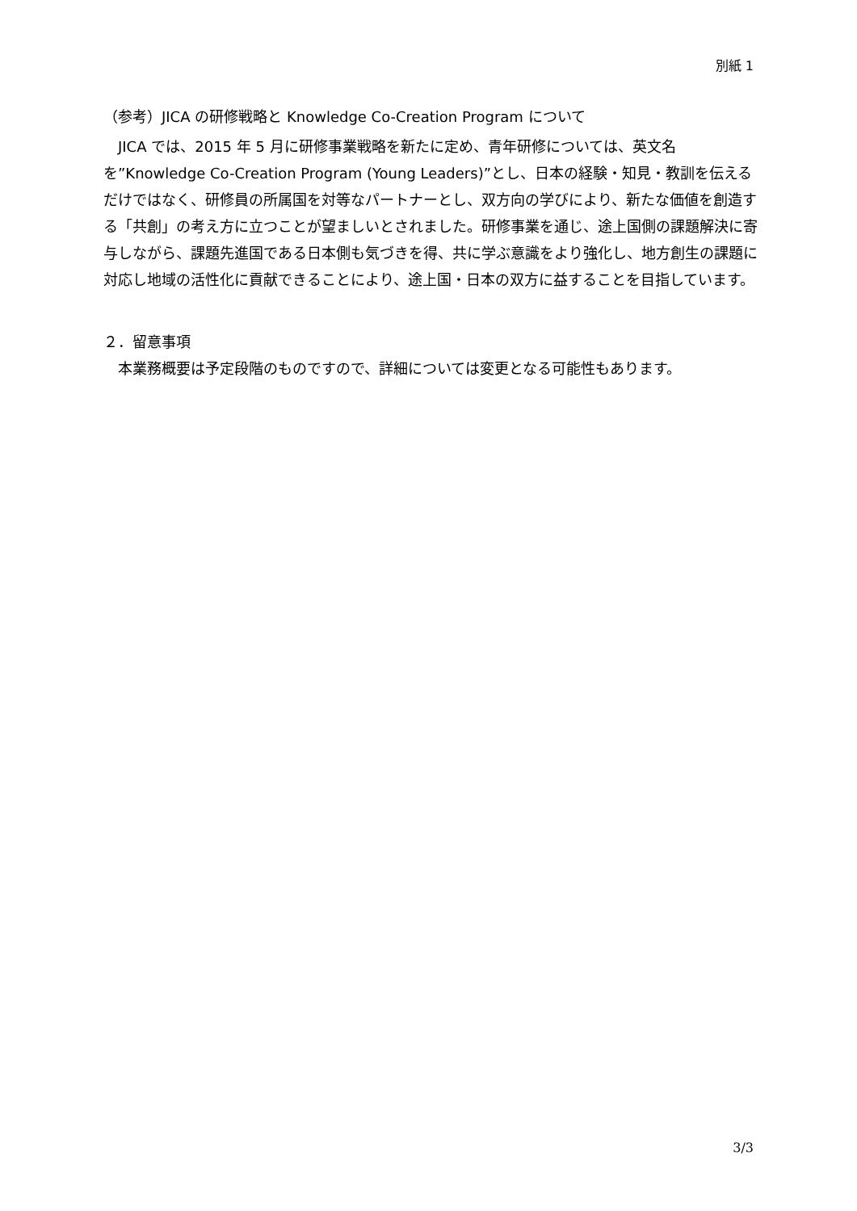別紙 1
（参考）JICA の研修戦略と Knowledge Co-Creation Program について
　JICA では、2015 年 5 月に研修事業戦略を新たに定め、青年研修については、英文名を”Knowledge Co-Creation Program (Young Leaders)”とし、日本の経験・知見・教訓を伝えるだけではなく、研修員の所属国を対等なパートナーとし、双方向の学びにより、新たな価値を創造する「共創」の考え方に立つことが望ましいとされました。研修事業を通じ、途上国側の課題解決に寄与しながら、課題先進国である日本側も気づきを得、共に学ぶ意識をより強化し、地方創生の課題に対応し地域の活性化に貢献できることにより、途上国・日本の双方に益することを目指しています。
２．留意事項
　本業務概要は予定段階のものですので、詳細については変更となる可能性もあります。
3/3